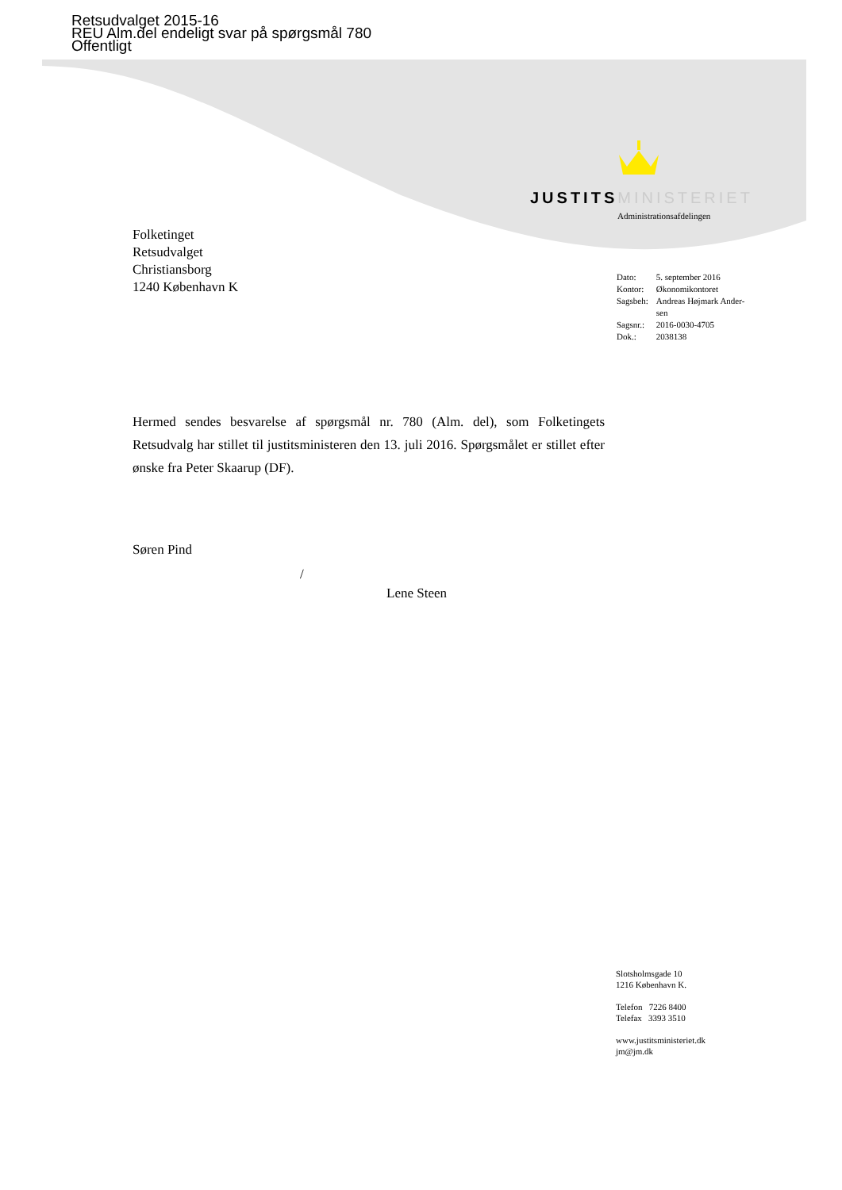Retsudvalget 2015-16
REU Alm.del endeligt svar på spørgsmål 780
Offentligt
JUSTITS MINISTERIET
Administrationsafdelingen
Folketinget
Retsudvalget
Christiansborg
1240 København K
| Dato: | 5. september 2016 |
| Kontor: | Økonomikontoret |
| Sagsbeh: | Andreas Højmark Ander- sen |
| Sagsnr.: | 2016-0030-4705 |
| Dok.: | 2038138 |
Hermed sendes besvarelse af spørgsmål nr. 780 (Alm. del), som Folketingets Retsudvalg har stillet til justitsministeren den 13. juli 2016. Spørgsmålet er stillet efter ønske fra Peter Skaarup (DF).
Søren Pind
/
Lene Steen
Slotsholmsgade 10
1216 København K.
Telefon 7226 8400
Telefax 3393 3510
www.justitsministeriet.dk
jm@jm.dk